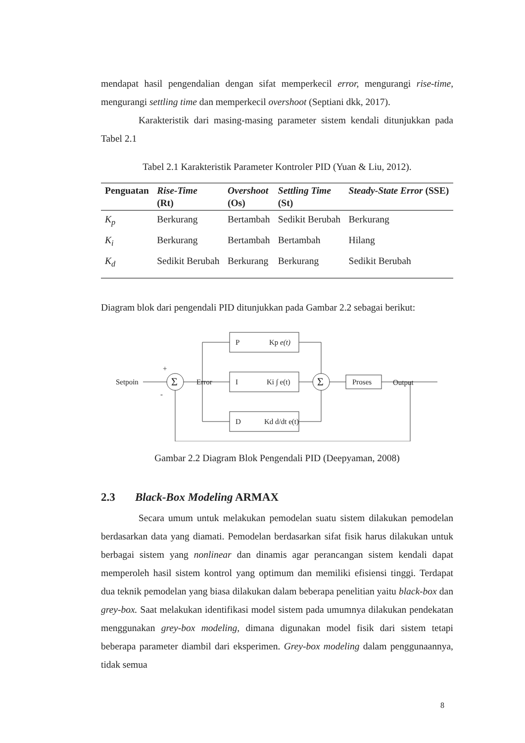mendapat hasil pengendalian dengan sifat memperkecil error, mengurangi rise-time, mengurangi settling time dan memperkecil overshoot (Septiani dkk, 2017).
Karakteristik dari masing-masing parameter sistem kendali ditunjukkan pada Tabel 2.1
Tabel 2.1 Karakteristik Parameter Kontroler PID (Yuan & Liu, 2012).
| Penguatan | Rise-Time (Rt) | Overshoot (Os) | Settling Time (St) | Steady-State Error (SSE) |
| --- | --- | --- | --- | --- |
| K<sub>p</sub> | Berkurang | Bertambah | Sedikit Berubah | Berkurang |
| K<sub>i</sub> | Berkurang | Bertambah | Bertambah | Hilang |
| K<sub>d</sub> | Sedikit Berubah | Berkurang | Berkurang | Sedikit Berubah |
Diagram blok dari pengendali PID ditunjukkan pada Gambar 2.2 sebagai berikut:
Setpoin
+
-
Σ
Σ
Error
P
Kp e(t)
I
Ki ∫ e(t)
D
Kd d/dt e(t)
Proses
Output
Gambar 2.2 Diagram Blok Pengendali PID (Deepyaman, 2008)
2.3 Black-Box Modeling ARMAX
Secara umum untuk melakukan pemodelan suatu sistem dilakukan pemodelan berdasarkan data yang diamati. Pemodelan berdasarkan sifat fisik harus dilakukan untuk berbagai sistem yang nonlinear dan dinamis agar perancangan sistem kendali dapat memperoleh hasil sistem kontrol yang optimum dan memiliki efisiensi tinggi. Terdapat dua teknik pemodelan yang biasa dilakukan dalam beberapa penelitian yaitu black-box dan grey-box. Saat melakukan identifikasi model sistem pada umumnya dilakukan pendekatan menggunakan grey-box modeling, dimana digunakan model fisik dari sistem tetapi beberapa parameter diambil dari eksperimen. Grey-box modeling dalam penggunaannya, tidak semua
8